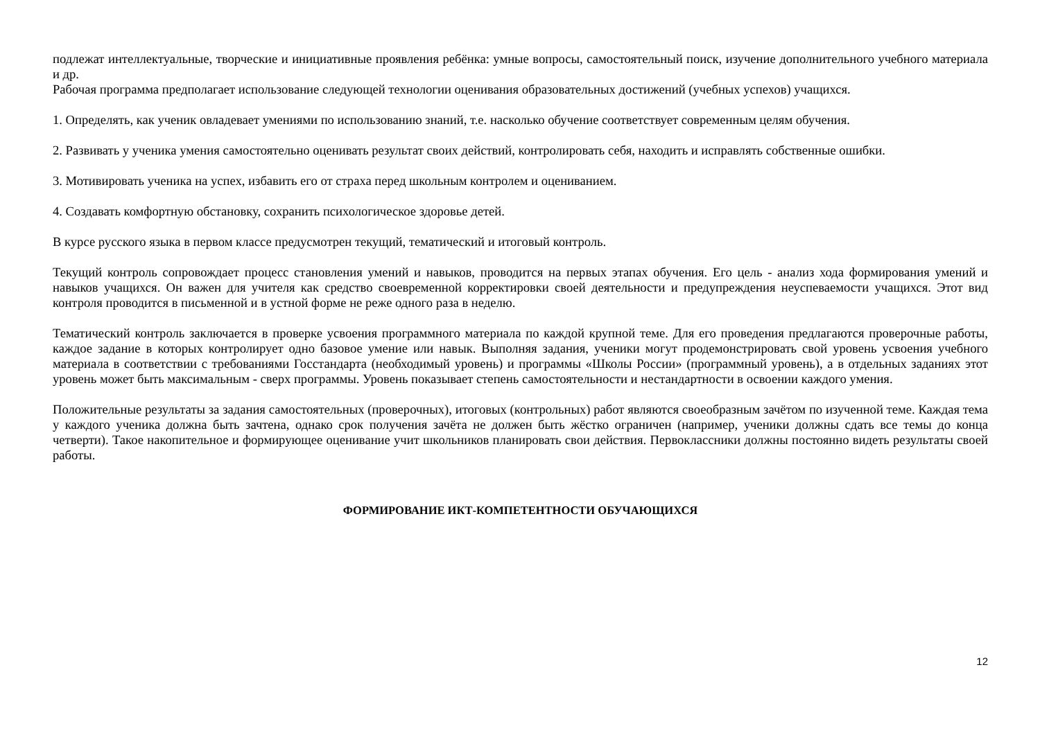подлежат интеллектуальные, творческие и инициативные проявления ребёнка: умные вопросы, самостоятельный поиск, изучение дополнительного учебного материала и др.
Рабочая программа предполагает использование следующей технологии оценивания образовательных достижений (учебных успехов) учащихся.
1. Определять, как ученик овладевает умениями по использованию знаний, т.е. насколько обучение соответствует современным целям обучения.
2. Развивать у ученика умения самостоятельно оценивать результат своих действий, контролировать себя, находить и исправлять собственные ошибки.
3. Мотивировать ученика на успех, избавить его от страха перед школьным контролем и оцениванием.
4. Создавать комфортную обстановку, сохранить психологическое здоровье детей.
В курсе русского языка в первом классе предусмотрен текущий, тематический и итоговый контроль.
Текущий контроль сопровождает процесс становления умений и навыков, проводится на первых этапах обучения. Его цель - анализ хода формирования умений и навыков учащихся. Он важен для учителя как средство своевременной корректировки своей деятельности и предупреждения неуспеваемости учащихся. Этот вид контроля проводится в письменной и в устной форме не реже одного раза в неделю.
Тематический контроль заключается в проверке усвоения программного материала по каждой крупной теме. Для его проведения предлагаются проверочные работы, каждое задание в которых контролирует одно базовое умение или навык. Выполняя задания, ученики могут продемонстрировать свой уровень усвоения учебного материала в соответствии с требованиями Госстандарта (необходимый уровень) и программы «Школы России» (программный уровень), а в отдельных заданиях этот уровень может быть максимальным - сверх программы. Уровень показывает степень самостоятельности и нестандартности в освоении каждого умения.
Положительные результаты за задания самостоятельных (проверочных), итоговых (контрольных) работ являются своеобразным зачётом по изученной теме. Каждая тема у каждого ученика должна быть зачтена, однако срок получения зачёта не должен быть жёстко ограничен (например, ученики должны сдать все темы до конца четверти). Такое накопительное и формирующее оценивание учит школьников планировать свои действия. Первоклассники должны постоянно видеть результаты своей работы.
ФОРМИРОВАНИЕ ИКТ-КОМПЕТЕНТНОСТИ ОБУЧАЮЩИХСЯ
12